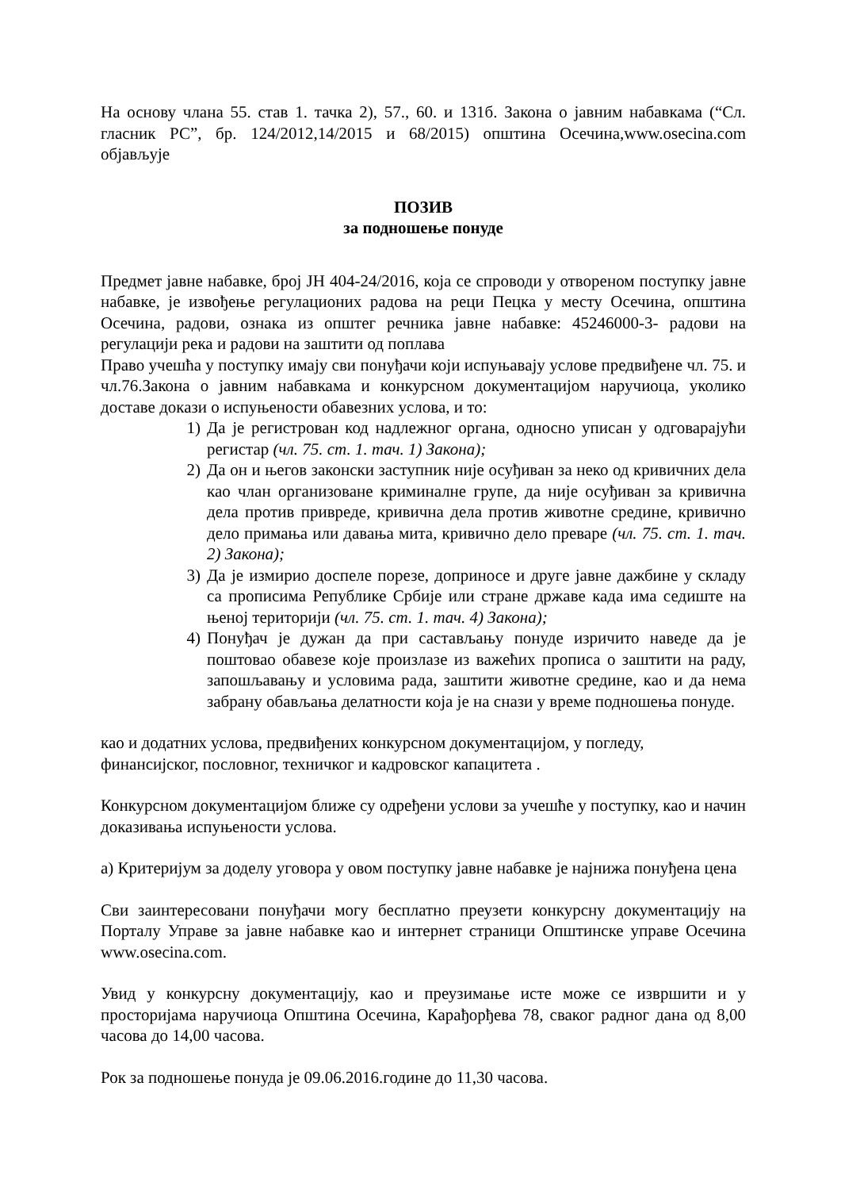На основу члана 55. став 1. тачка 2), 57., 60. и 131б. Закона о јавним набавкама (“Сл. гласник РС”, бр. 124/2012,14/2015 и 68/2015) општина Осечина,www.osecina.com објављује
ПОЗИВ
за подношење понуде
Предмет јавне набавке, број ЈН 404-24/2016, која се спроводи у отвореном поступку јавне набавке, је извођење регулационих радова на реци Пецка у месту Осечина, општина Осечина, радови, ознака из општег речника јавне набавке: 45246000-3- радови на регулацији река и радови на заштити од поплава
Право учешћа у поступку имају сви понуђачи који испуњавају услове предвиђене чл. 75. и чл.76.Закона о јавним набавкама и конкурсном документацијом наручиоца, уколико доставе докази о испуњености обавезних услова, и то:
1) Да је регистрован код надлежног органа, односно уписан у одговарајући регистар (чл. 75. ст. 1. тач. 1) Закона);
2) Да он и његов законски заступник није осуђиван за неко од кривичних дела као члан организоване криминалне групе, да није осуђиван за кривична дела против привреде, кривична дела против животне средине, кривично дело примања или давања мита, кривично дело преваре (чл. 75. ст. 1. тач. 2) Закона);
3) Да је измирио доспеле порезе, доприносе и друге јавне дажбине у складу са прописима Републике Србије или стране државе када има седиште на њеној територији (чл. 75. ст. 1. тач. 4) Закона);
4) Понуђач је дужан да при састављању понуде изричито наведе да је поштовао обавезе које произлазе из важећих прописа о заштити на раду, запошљавању и условима рада, заштити животне средине, као и да нема забрану обављања делатности која је на снази у време подношења понуде.
као и додатних услова, предвиђених конкурсном документацијом, у погледу, финансијског, пословног, техничког и кадровског капацитета .
Конкурсном документацијом ближе су одређени услови за учешће у поступку, као и начин доказивања испуњености услова.
а) Критеријум за доделу уговора у овом поступку јавне набавке је најнижа понуђена цена
Сви заинтересовани понуђачи могу бесплатно преузети конкурсну документацију на Порталу Управе за јавне набавке као и интернет страници Општинске управе Осечина www.osecina.com.
Увид у конкурсну документацију, као и преузимање исте може се извршити и у просторијама наручиоца Општина Осечина, Карађорђева 78, сваког радног дана од 8,00 часова до 14,00 часова.
Рок за подношење понуда је 09.06.2016.године до 11,30 часова.